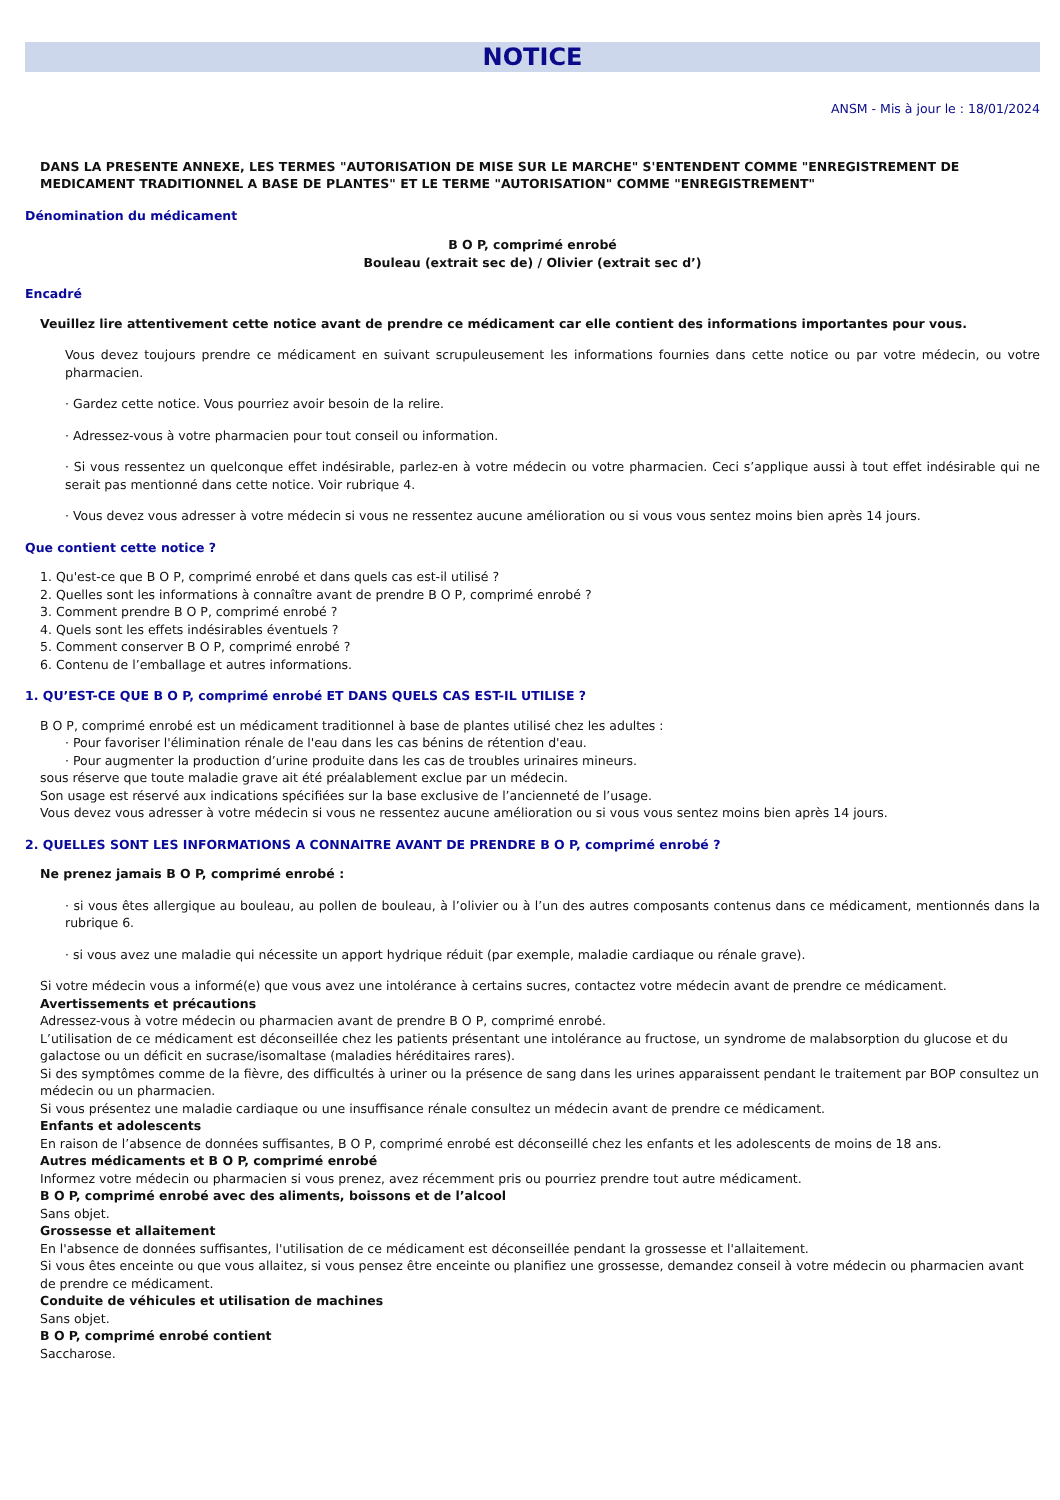NOTICE
ANSM - Mis à jour le : 18/01/2024
DANS LA PRESENTE ANNEXE, LES TERMES "AUTORISATION DE MISE SUR LE MARCHE" S'ENTENDENT COMME "ENREGISTREMENT DE MEDICAMENT TRADITIONNEL A BASE DE PLANTES" ET LE TERME "AUTORISATION" COMME "ENREGISTREMENT"
Dénomination du médicament
B O P, comprimé enrobé
Bouleau (extrait sec de) / Olivier (extrait sec d’)
Encadré
Veuillez lire attentivement cette notice avant de prendre ce médicament car elle contient des informations importantes pour vous.
Vous devez toujours prendre ce médicament en suivant scrupuleusement les informations fournies dans cette notice ou par votre médecin, ou votre pharmacien.
· Gardez cette notice. Vous pourriez avoir besoin de la relire.
· Adressez-vous à votre pharmacien pour tout conseil ou information.
· Si vous ressentez un quelconque effet indésirable, parlez-en à votre médecin ou votre pharmacien. Ceci s’applique aussi à tout effet indésirable qui ne serait pas mentionné dans cette notice. Voir rubrique 4.
· Vous devez vous adresser à votre médecin si vous ne ressentez aucune amélioration ou si vous vous sentez moins bien après 14 jours.
Que contient cette notice ?
1. Qu'est-ce que B O P, comprimé enrobé et dans quels cas est-il utilisé ?
2. Quelles sont les informations à connaître avant de prendre B O P, comprimé enrobé ?
3. Comment prendre B O P, comprimé enrobé ?
4. Quels sont les effets indésirables éventuels ?
5. Comment conserver B O P, comprimé enrobé ?
6. Contenu de l’emballage et autres informations.
1. QU’EST-CE QUE B O P, comprimé enrobé ET DANS QUELS CAS EST-IL UTILISE ?
B O P, comprimé enrobé est un médicament traditionnel à base de plantes utilisé chez les adultes :
· Pour favoriser l'élimination rénale de l'eau dans les cas bénins de rétention d'eau.
· Pour augmenter la production d’urine produite dans les cas de troubles urinaires mineurs.
sous réserve que toute maladie grave ait été préalablement exclue par un médecin.
Son usage est réservé aux indications spécifiées sur la base exclusive de l’ancienneté de l’usage.
Vous devez vous adresser à votre médecin si vous ne ressentez aucune amélioration ou si vous vous sentez moins bien après 14 jours.
2. QUELLES SONT LES INFORMATIONS A CONNAITRE AVANT DE PRENDRE B O P, comprimé enrobé ?
Ne prenez jamais B O P, comprimé enrobé :
· si vous êtes allergique au bouleau, au pollen de bouleau, à l’olivier ou à l’un des autres composants contenus dans ce médicament, mentionnés dans la rubrique 6.
· si vous avez une maladie qui nécessite un apport hydrique réduit (par exemple, maladie cardiaque ou rénale grave).
Si votre médecin vous a informé(e) que vous avez une intolérance à certains sucres, contactez votre médecin avant de prendre ce médicament.
Avertissements et précautions
Adressez-vous à votre médecin ou pharmacien avant de prendre B O P, comprimé enrobé.
L’utilisation de ce médicament est déconseillée chez les patients présentant une intolérance au fructose, un syndrome de malabsorption du glucose et du galactose ou un déficit en sucrase/isomaltase (maladies héréditaires rares).
Si des symptômes comme de la fièvre, des difficultés à uriner ou la présence de sang dans les urines apparaissent pendant le traitement par BOP consultez un médecin ou un pharmacien.
Si vous présentez une maladie cardiaque ou une insuffisance rénale consultez un médecin avant de prendre ce médicament.
Enfants et adolescents
En raison de l’absence de données suffisantes, B O P, comprimé enrobé est déconseillé chez les enfants et les adolescents de moins de 18 ans.
Autres médicaments et B O P, comprimé enrobé
Informez votre médecin ou pharmacien si vous prenez, avez récemment pris ou pourriez prendre tout autre médicament.
B O P, comprimé enrobé avec des aliments, boissons et de l’alcool
Sans objet.
Grossesse et allaitement
En l'absence de données suffisantes, l'utilisation de ce médicament est déconseillée pendant la grossesse et l'allaitement.
Si vous êtes enceinte ou que vous allaitez, si vous pensez être enceinte ou planifiez une grossesse, demandez conseil à votre médecin ou pharmacien avant de prendre ce médicament.
Conduite de véhicules et utilisation de machines
Sans objet.
B O P, comprimé enrobé contient
Saccharose.